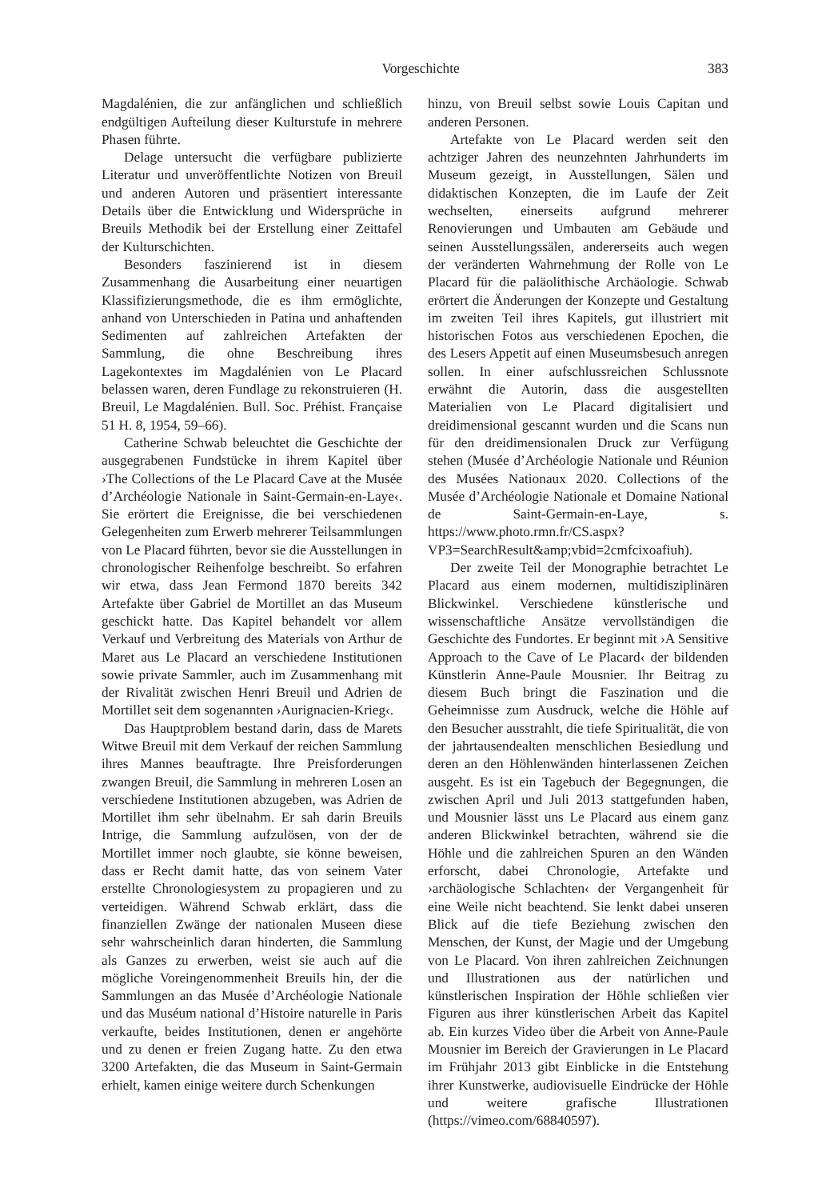Vorgeschichte 383
Magdalénien, die zur anfänglichen und schließlich endgültigen Aufteilung dieser Kulturstufe in mehrere Phasen führte.
Delage untersucht die verfügbare publizierte Literatur und unveröffentlichte Notizen von Breuil und anderen Autoren und präsentiert interessante Details über die Entwicklung und Widersprüche in Breuils Methodik bei der Erstellung einer Zeittafel der Kulturschichten.
Besonders faszinierend ist in diesem Zusammenhang die Ausarbeitung einer neuartigen Klassifizierungsmethode, die es ihm ermöglichte, anhand von Unterschieden in Patina und anhaftenden Sedimenten auf zahlreichen Artefakten der Sammlung, die ohne Beschreibung ihres Lagekontextes im Magdalénien von Le Placard belassen waren, deren Fundlage zu rekonstruieren (H. Breuil, Le Magdalénien. Bull. Soc. Préhist. Française 51 H. 8, 1954, 59–66).
Catherine Schwab beleuchtet die Geschichte der ausgegrabenen Fundstücke in ihrem Kapitel über ›The Collections of the Le Placard Cave at the Musée d’Archéologie Nationale in Saint-Germain-en-Laye‹. Sie erörtert die Ereignisse, die bei verschiedenen Gelegenheiten zum Erwerb mehrerer Teilsammlungen von Le Placard führten, bevor sie die Ausstellungen in chronologischer Reihenfolge beschreibt. So erfahren wir etwa, dass Jean Fermond 1870 bereits 342 Artefakte über Gabriel de Mortillet an das Museum geschickt hatte. Das Kapitel behandelt vor allem Verkauf und Verbreitung des Materials von Arthur de Maret aus Le Placard an verschiedene Institutionen sowie private Sammler, auch im Zusammenhang mit der Rivalität zwischen Henri Breuil und Adrien de Mortillet seit dem sogenannten ›Aurignacien-Krieg‹.
Das Hauptproblem bestand darin, dass de Marets Witwe Breuil mit dem Verkauf der reichen Sammlung ihres Mannes beauftragte. Ihre Preisforderungen zwangen Breuil, die Sammlung in mehreren Losen an verschiedene Institutionen abzugeben, was Adrien de Mortillet ihm sehr übelnahm. Er sah darin Breuils Intrige, die Sammlung aufzulösen, von der de Mortillet immer noch glaubte, sie könne beweisen, dass er Recht damit hatte, das von seinem Vater erstellte Chronologiesystem zu propagieren und zu verteidigen. Während Schwab erklärt, dass die finanziellen Zwänge der nationalen Museen diese sehr wahrscheinlich daran hinderten, die Sammlung als Ganzes zu erwerben, weist sie auch auf die mögliche Voreingenommenheit Breuils hin, der die Sammlungen an das Musée d’Archéologie Nationale und das Muséum national d’Histoire naturelle in Paris verkaufte, beides Institutionen, denen er angehörte und zu denen er freien Zugang hatte. Zu den etwa 3200 Artefakten, die das Museum in Saint-Germain erhielt, kamen einige weitere durch Schenkungen
hinzu, von Breuil selbst sowie Louis Capitan und anderen Personen.
Artefakte von Le Placard werden seit den achtziger Jahren des neunzehnten Jahrhunderts im Museum gezeigt, in Ausstellungen, Sälen und didaktischen Konzepten, die im Laufe der Zeit wechselten, einerseits aufgrund mehrerer Renovierungen und Umbauten am Gebäude und seinen Ausstellungssälen, andererseits auch wegen der veränderten Wahrnehmung der Rolle von Le Placard für die paläolithische Archäologie. Schwab erörtert die Änderungen der Konzepte und Gestaltung im zweiten Teil ihres Kapitels, gut illustriert mit historischen Fotos aus verschiedenen Epochen, die des Lesers Appetit auf einen Museumsbesuch anregen sollen. In einer aufschlussreichen Schlussnote erwähnt die Autorin, dass die ausgestellten Materialien von Le Placard digitalisiert und dreidimensional gescannt wurden und die Scans nun für den dreidimensionalen Druck zur Verfügung stehen (Musée d’Archéologie Nationale und Réunion des Musées Nationaux 2020. Collections of the Musée d’Archéologie Nationale et Domaine National de Saint-Germain-en-Laye, s. https://www.photo.rmn.fr/CS.aspx?VP3=SearchResult&amp;vbid=2cmfcixoafiuh).
Der zweite Teil der Monographie betrachtet Le Placard aus einem modernen, multidisziplinären Blickwinkel. Verschiedene künstlerische und wissenschaftliche Ansätze vervollständigen die Geschichte des Fundortes. Er beginnt mit ›A Sensitive Approach to the Cave of Le Placard‹ der bildenden Künstlerin Anne-Paule Mousnier. Ihr Beitrag zu diesem Buch bringt die Faszination und die Geheimnisse zum Ausdruck, welche die Höhle auf den Besucher ausstrahlt, die tiefe Spiritualität, die von der jahrtausendealten menschlichen Besiedlung und deren an den Höhlenwänden hinterlassenen Zeichen ausgeht. Es ist ein Tagebuch der Begegnungen, die zwischen April und Juli 2013 stattgefunden haben, und Mousnier lässt uns Le Placard aus einem ganz anderen Blickwinkel betrachten, während sie die Höhle und die zahlreichen Spuren an den Wänden erforscht, dabei Chronologie, Artefakte und ›archäologische Schlachten‹ der Vergangenheit für eine Weile nicht beachtend. Sie lenkt dabei unseren Blick auf die tiefe Beziehung zwischen den Menschen, der Kunst, der Magie und der Umgebung von Le Placard. Von ihren zahlreichen Zeichnungen und Illustrationen aus der natürlichen und künstlerischen Inspiration der Höhle schließen vier Figuren aus ihrer künstlerischen Arbeit das Kapitel ab. Ein kurzes Video über die Arbeit von Anne-Paule Mousnier im Bereich der Gravierungen in Le Placard im Frühjahr 2013 gibt Einblicke in die Entstehung ihrer Kunstwerke, audiovisuelle Eindrücke der Höhle und weitere grafische Illustrationen (https://vimeo.com/68840597).